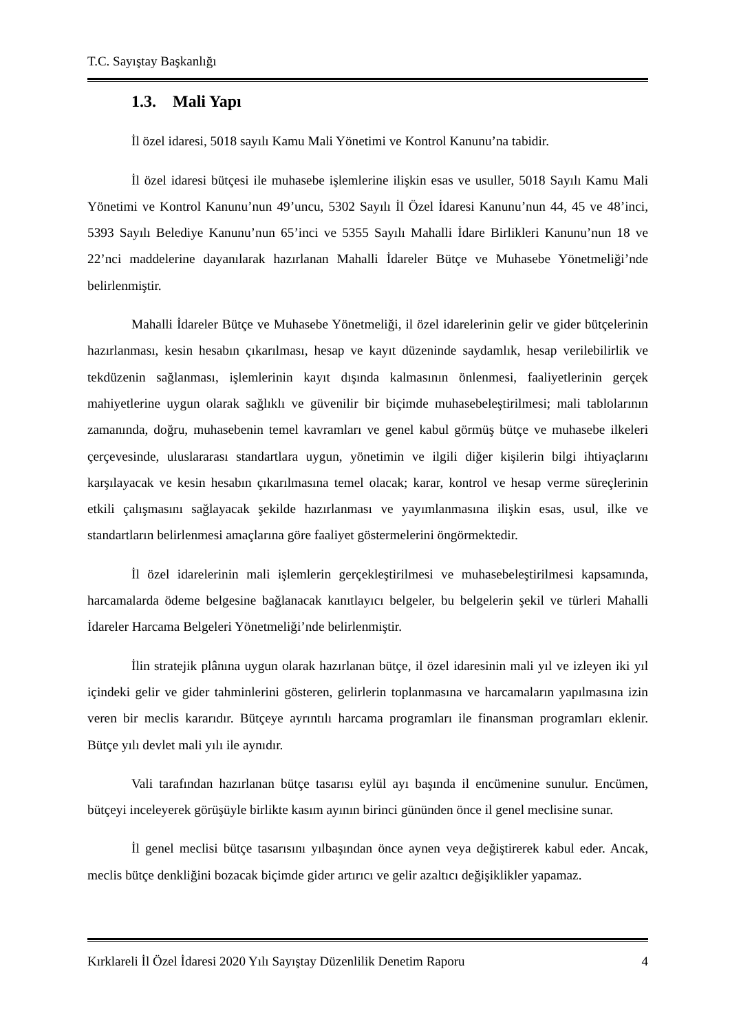T.C. Sayıştay Başkanlığı
1.3. Mali Yapı
İl özel idaresi, 5018 sayılı Kamu Mali Yönetimi ve Kontrol Kanunu’na tabidir.
İl özel idaresi bütçesi ile muhasebe işlemlerine ilişkin esas ve usuller, 5018 Sayılı Kamu Mali Yönetimi ve Kontrol Kanunu’nun 49’uncu, 5302 Sayılı İl Özel İdaresi Kanunu’nun 44, 45 ve 48’inci, 5393 Sayılı Belediye Kanunu’nun 65’inci ve 5355 Sayılı Mahalli İdare Birlikleri Kanunu’nun 18 ve 22’nci maddelerine dayanılarak hazırlanan Mahalli İdareler Bütçe ve Muhasebe Yönetmeliği’nde belirlenmiştir.
Mahalli İdareler Bütçe ve Muhasebe Yönetmeliği, il özel idarelerinin gelir ve gider bütçelerinin hazırlanması, kesin hesabın çıkarılması, hesap ve kayıt düzeninde saydamlık, hesap verilebilirlik ve tekdüzenin sağlanması, işlemlerinin kayıt dışında kalmasının önlenmesi, faaliyetlerinin gerçek mahiyetlerine uygun olarak sağlıklı ve güvenilir bir biçimde muhasebeleştirilmesi; mali tablolarının zamanında, doğru, muhasebenin temel kavramları ve genel kabul görmüş bütçe ve muhasebe ilkeleri çerçevesinde, uluslararası standartlara uygun, yönetimin ve ilgili diğer kişilerin bilgi ihtiyaçlarını karşılayacak ve kesin hesabın çıkarılmasına temel olacak; karar, kontrol ve hesap verme süreçlerinin etkili çalışmasını sağlayacak şekilde hazırlanması ve yayımlanmasına ilişkin esas, usul, ilke ve standartların belirlenmesi amaçlarına göre faaliyet göstermelerini öngörmektedir.
İl özel idarelerinin mali işlemlerin gerçekleştirilmesi ve muhasebeleştirilmesi kapsamında, harcamalarda ödeme belgesine bağlanacak kanıtlayıcı belgeler, bu belgelerin şekil ve türleri Mahalli İdareler Harcama Belgeleri Yönetmeliği’nde belirlenmiştir.
İlin stratejik plânına uygun olarak hazırlanan bütçe, il özel idaresinin mali yıl ve izleyen iki yıl içindeki gelir ve gider tahminlerini gösteren, gelirlerin toplanmasına ve harcamaların yapılmasına izin veren bir meclis kararıdır. Bütçeye ayrıntılı harcama programları ile finansman programları eklenir. Bütçe yılı devlet mali yılı ile aynıdır.
Vali tarafından hazırlanan bütçe tasarısı eylül ayı başında il encümenine sunulur. Encümen, bütçeyi inceleyerek görüşüyle birlikte kasım ayının birinci gününden önce il genel meclisine sunar.
İl genel meclisi bütçe tasarısını yılbaşından önce aynen veya değiştirerek kabul eder. Ancak, meclis bütçe denkliğini bozacak biçimde gider artırıcı ve gelir azaltıcı değişiklikler yapamaz.
Kırklareli İl Özel İdaresi 2020 Yılı Sayıştay Düzenlilik Denetim Raporu 4